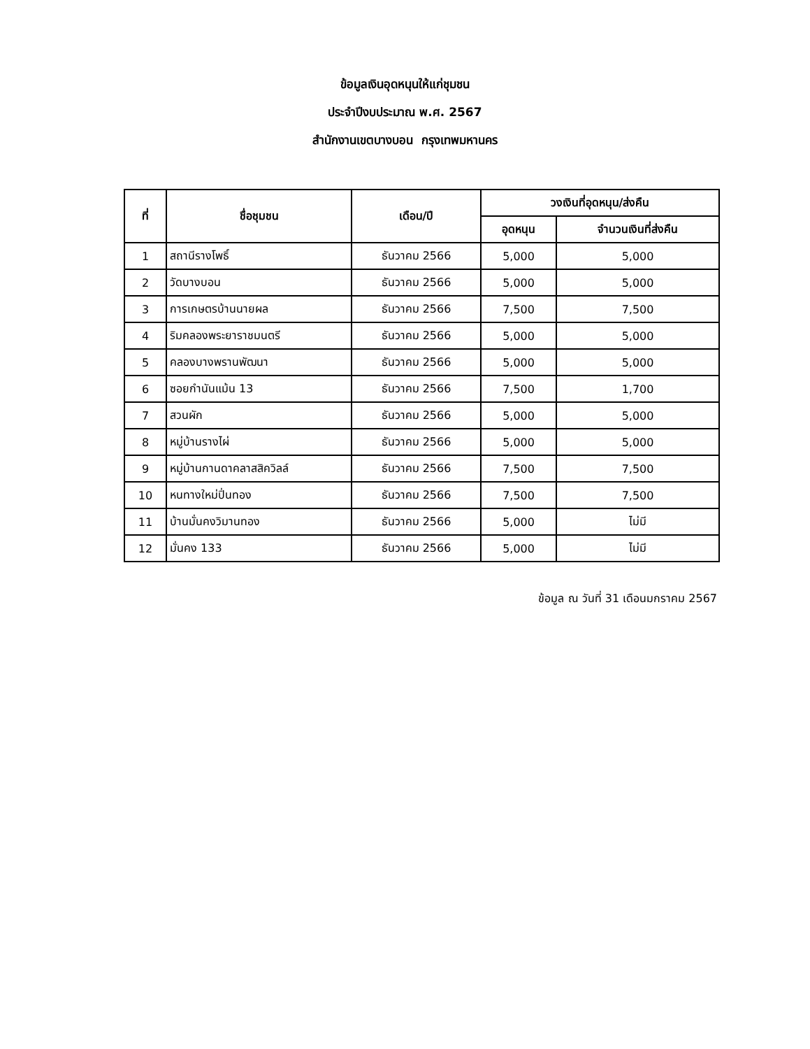ข้อมูลเงินอุดหนุนให้แก่ชุมชน
ประจำปีงบประมาณ พ.ศ. 2567
สำนักงานเขตบางบอน กรุงเทพมหานคร
| ที่ | ชื่อชุมชน | เดือน/ปี | วงเงินที่อุดหนุน/ส่งคืน | |
| --- | --- | --- | --- | --- |
| | | | อุดหนุน | จำนวนเงินที่ส่งคืน |
| 1 | สถานีรางโพธิ์ | ธันวาคม 2566 | 5,000 | 5,000 |
| 2 | วัดบางบอน | ธันวาคม 2566 | 5,000 | 5,000 |
| 3 | การเกษตรบ้านนายผล | ธันวาคม 2566 | 7,500 | 7,500 |
| 4 | ริมคลองพระยาราชมนตรี | ธันวาคม 2566 | 5,000 | 5,000 |
| 5 | คลองบางพรานพัฒนา | ธันวาคม 2566 | 5,000 | 5,000 |
| 6 | ซอยกำนันแม้น 13 | ธันวาคม 2566 | 7,500 | 1,700 |
| 7 | สวนผัก | ธันวาคม 2566 | 5,000 | 5,000 |
| 8 | หมู่บ้านรางไผ่ | ธันวาคม 2566 | 5,000 | 5,000 |
| 9 | หมู่บ้านกานดาคลาสสิควิลล์ | ธันวาคม 2566 | 7,500 | 7,500 |
| 10 | หนทางใหม่ปิ่นทอง | ธันวาคม 2566 | 7,500 | 7,500 |
| 11 | บ้านมั่นคงวิมานทอง | ธันวาคม 2566 | 5,000 | ไม่มี |
| 12 | มั่นคง 133 | ธันวาคม 2566 | 5,000 | ไม่มี |
ข้อมูล ณ วันที่ 31 เดือนมกราคม 2567